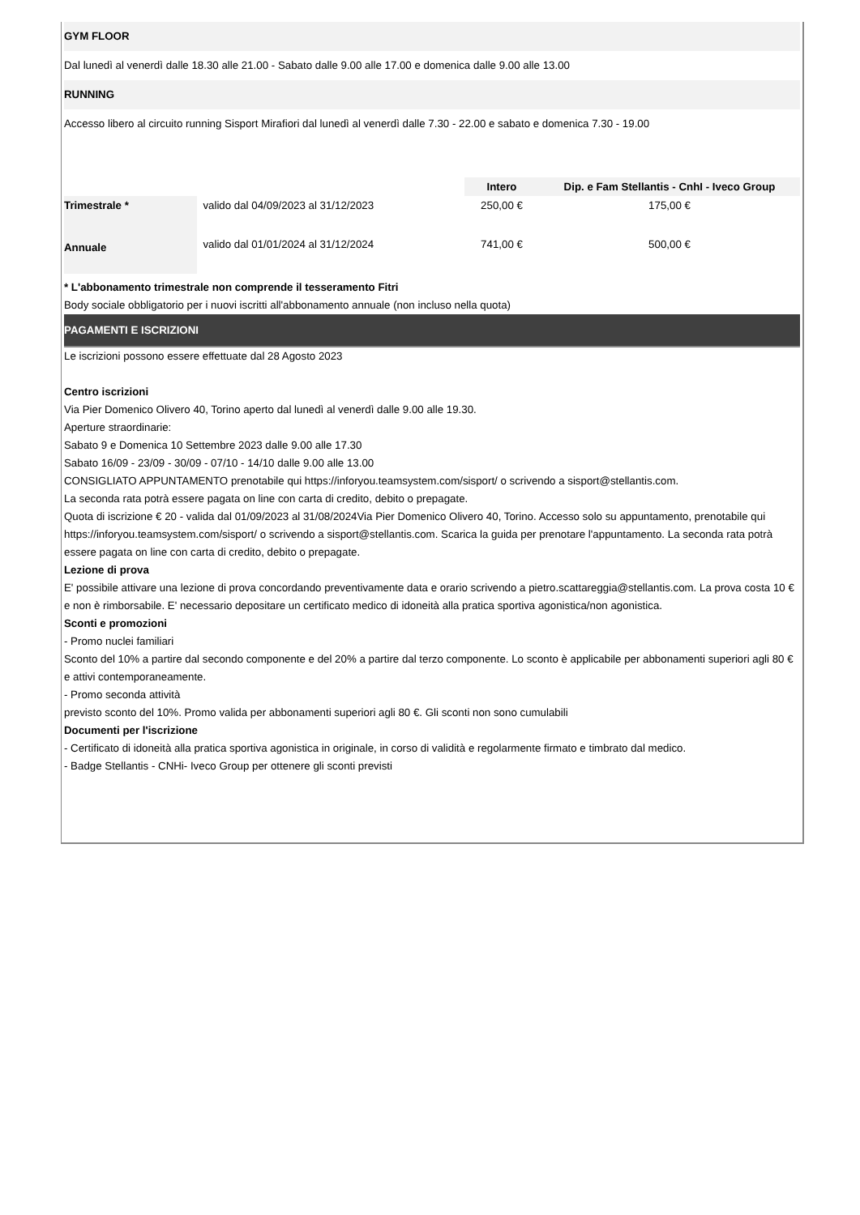GYM FLOOR
Dal lunedì al venerdì dalle 18.30 alle 21.00 - Sabato dalle 9.00 alle 17.00 e domenica dalle 9.00 alle 13.00
RUNNING
Accesso libero al circuito running Sisport Mirafiori dal lunedì al venerdì dalle 7.30 - 22.00 e sabato e domenica 7.30 - 19.00
| | | Intero | Dip. e Fam Stellantis - CnhI - Iveco Group |
| --- | --- | --- | --- |
| Trimestrale * | valido dal 04/09/2023 al 31/12/2023 | 250,00 € | 175,00 € |
| Annuale | valido dal 01/01/2024 al 31/12/2024 | 741,00 € | 500,00 € |
* L'abbonamento trimestrale non comprende il tesseramento Fitri
Body sociale obbligatorio per i nuovi iscritti all'abbonamento annuale (non incluso nella quota)
PAGAMENTI E ISCRIZIONI
Le iscrizioni possono essere effettuate dal 28 Agosto 2023
Centro iscrizioni
Via Pier Domenico Olivero 40, Torino aperto dal lunedì al venerdì dalle 9.00 alle 19.30.
Aperture straordinarie:
Sabato 9 e Domenica 10 Settembre 2023 dalle 9.00 alle 17.30
Sabato 16/09 - 23/09 - 30/09 - 07/10 - 14/10 dalle 9.00 alle 13.00
CONSIGLIATO APPUNTAMENTO prenotabile qui https://inforyou.teamsystem.com/sisport/ o scrivendo a sisport@stellantis.com.
La seconda rata potrà essere pagata on line con carta di credito, debito o prepagate.
Quota di iscrizione € 20 - valida dal 01/09/2023 al 31/08/2024Via Pier Domenico Olivero 40, Torino. Accesso solo su appuntamento, prenotabile qui https://inforyou.teamsystem.com/sisport/ o scrivendo a sisport@stellantis.com. Scarica la guida per prenotare l'appuntamento. La seconda rata potrà essere pagata on line con carta di credito, debito o prepagate.
Lezione di prova
E' possibile attivare una lezione di prova concordando preventivamente data e orario scrivendo a pietro.scattareggia@stellantis.com. La prova costa 10 € e non è rimborsabile. E' necessario depositare un certificato medico di idoneità alla pratica sportiva agonistica/non agonistica.
Sconti e promozioni
- Promo nuclei familiari
Sconto del 10% a partire dal secondo componente e del 20% a partire dal terzo componente. Lo sconto è applicabile per abbonamenti superiori agli 80 € e attivi contemporaneamente.
- Promo seconda attività
previsto sconto del 10%. Promo valida per abbonamenti superiori agli 80 €. Gli sconti non sono cumulabili
Documenti per l'iscrizione
- Certificato di idoneità alla pratica sportiva agonistica in originale, in corso di validità e regolarmente firmato e timbrato dal medico.
- Badge Stellantis - CNHi- Iveco Group per ottenere gli sconti previsti